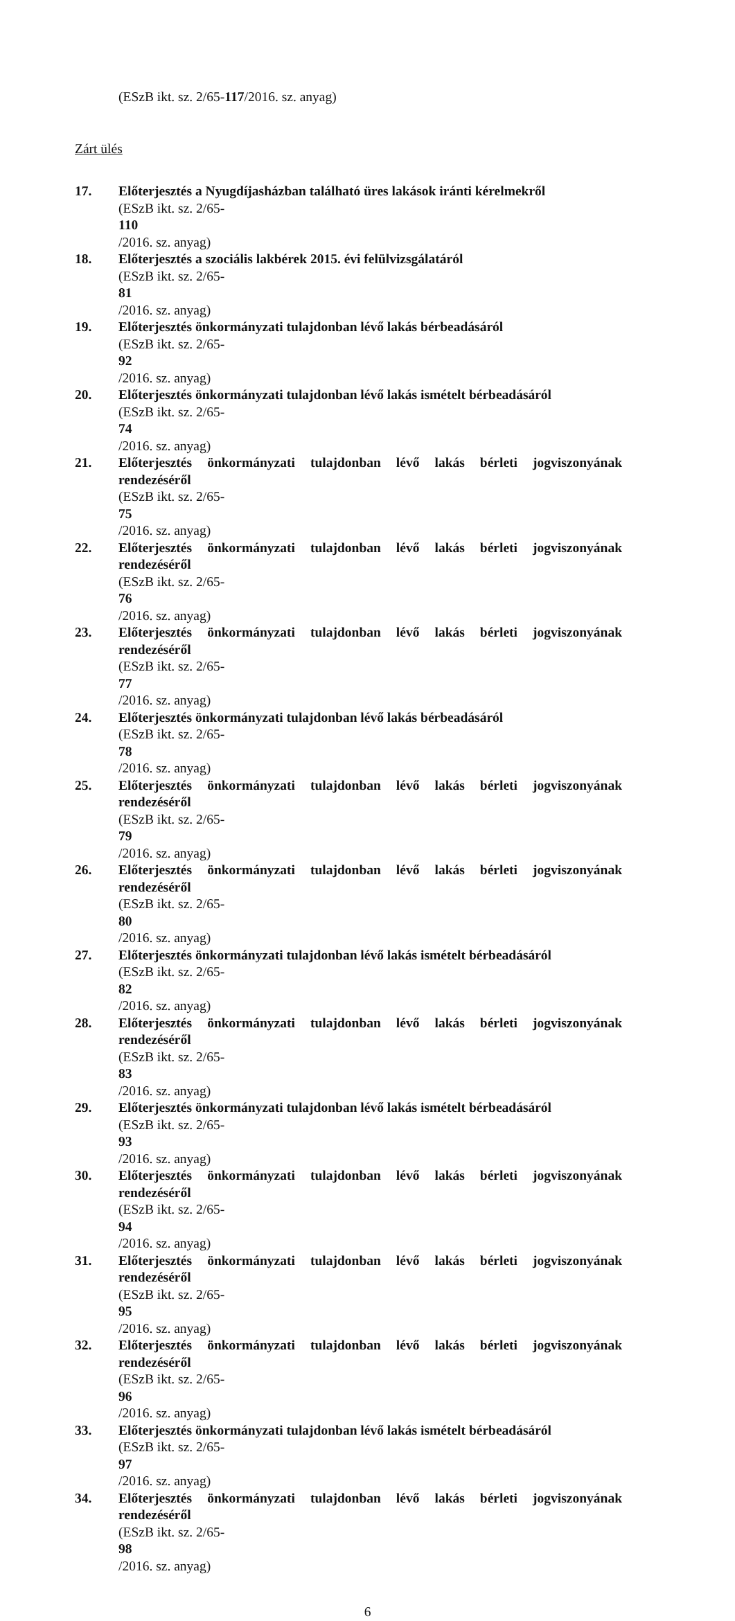(ESzB ikt. sz. 2/65-117/2016. sz. anyag)
Zárt ülés
17. Előterjesztés a Nyugdíjasházban található üres lakások iránti kérelmekről
(ESzB ikt. sz. 2/65-
110
/2016. sz. anyag)
18. Előterjesztés a szociális lakbérek 2015. évi felülvizsgálatáról
(ESzB ikt. sz. 2/65-
81
/2016. sz. anyag)
19. Előterjesztés önkormányzati tulajdonban lévő lakás bérbeadásáról
(ESzB ikt. sz. 2/65-
92
/2016. sz. anyag)
20. Előterjesztés önkormányzati tulajdonban lévő lakás ismételt bérbeadásáról
(ESzB ikt. sz. 2/65-
74
/2016. sz. anyag)
21. Előterjesztés önkormányzati tulajdonban lévő lakás bérleti jogviszonyának rendezéséről
(ESzB ikt. sz. 2/65-
75
/2016. sz. anyag)
22. Előterjesztés önkormányzati tulajdonban lévő lakás bérleti jogviszonyának rendezéséről
(ESzB ikt. sz. 2/65-
76
/2016. sz. anyag)
23. Előterjesztés önkormányzati tulajdonban lévő lakás bérleti jogviszonyának rendezéséről
(ESzB ikt. sz. 2/65-
77
/2016. sz. anyag)
24. Előterjesztés önkormányzati tulajdonban lévő lakás bérbeadásáról
(ESzB ikt. sz. 2/65-
78
/2016. sz. anyag)
25. Előterjesztés önkormányzati tulajdonban lévő lakás bérleti jogviszonyának rendezéséről
(ESzB ikt. sz. 2/65-
79
/2016. sz. anyag)
26. Előterjesztés önkormányzati tulajdonban lévő lakás bérleti jogviszonyának rendezéséről
(ESzB ikt. sz. 2/65-
80
/2016. sz. anyag)
27. Előterjesztés önkormányzati tulajdonban lévő lakás ismételt bérbeadásáról
(ESzB ikt. sz. 2/65-
82
/2016. sz. anyag)
28. Előterjesztés önkormányzati tulajdonban lévő lakás bérleti jogviszonyának rendezéséről
(ESzB ikt. sz. 2/65-
83
/2016. sz. anyag)
29. Előterjesztés önkormányzati tulajdonban lévő lakás ismételt bérbeadásáról
(ESzB ikt. sz. 2/65-
93
/2016. sz. anyag)
30. Előterjesztés önkormányzati tulajdonban lévő lakás bérleti jogviszonyának rendezéséről
(ESzB ikt. sz. 2/65-
94
/2016. sz. anyag)
31. Előterjesztés önkormányzati tulajdonban lévő lakás bérleti jogviszonyának rendezéséről
(ESzB ikt. sz. 2/65-
95
/2016. sz. anyag)
32. Előterjesztés önkormányzati tulajdonban lévő lakás bérleti jogviszonyának rendezéséről
(ESzB ikt. sz. 2/65-
96
/2016. sz. anyag)
33. Előterjesztés önkormányzati tulajdonban lévő lakás ismételt bérbeadásáról
(ESzB ikt. sz. 2/65-
97
/2016. sz. anyag)
34. Előterjesztés önkormányzati tulajdonban lévő lakás bérleti jogviszonyának rendezéséről
(ESzB ikt. sz. 2/65-
98
/2016. sz. anyag)
6